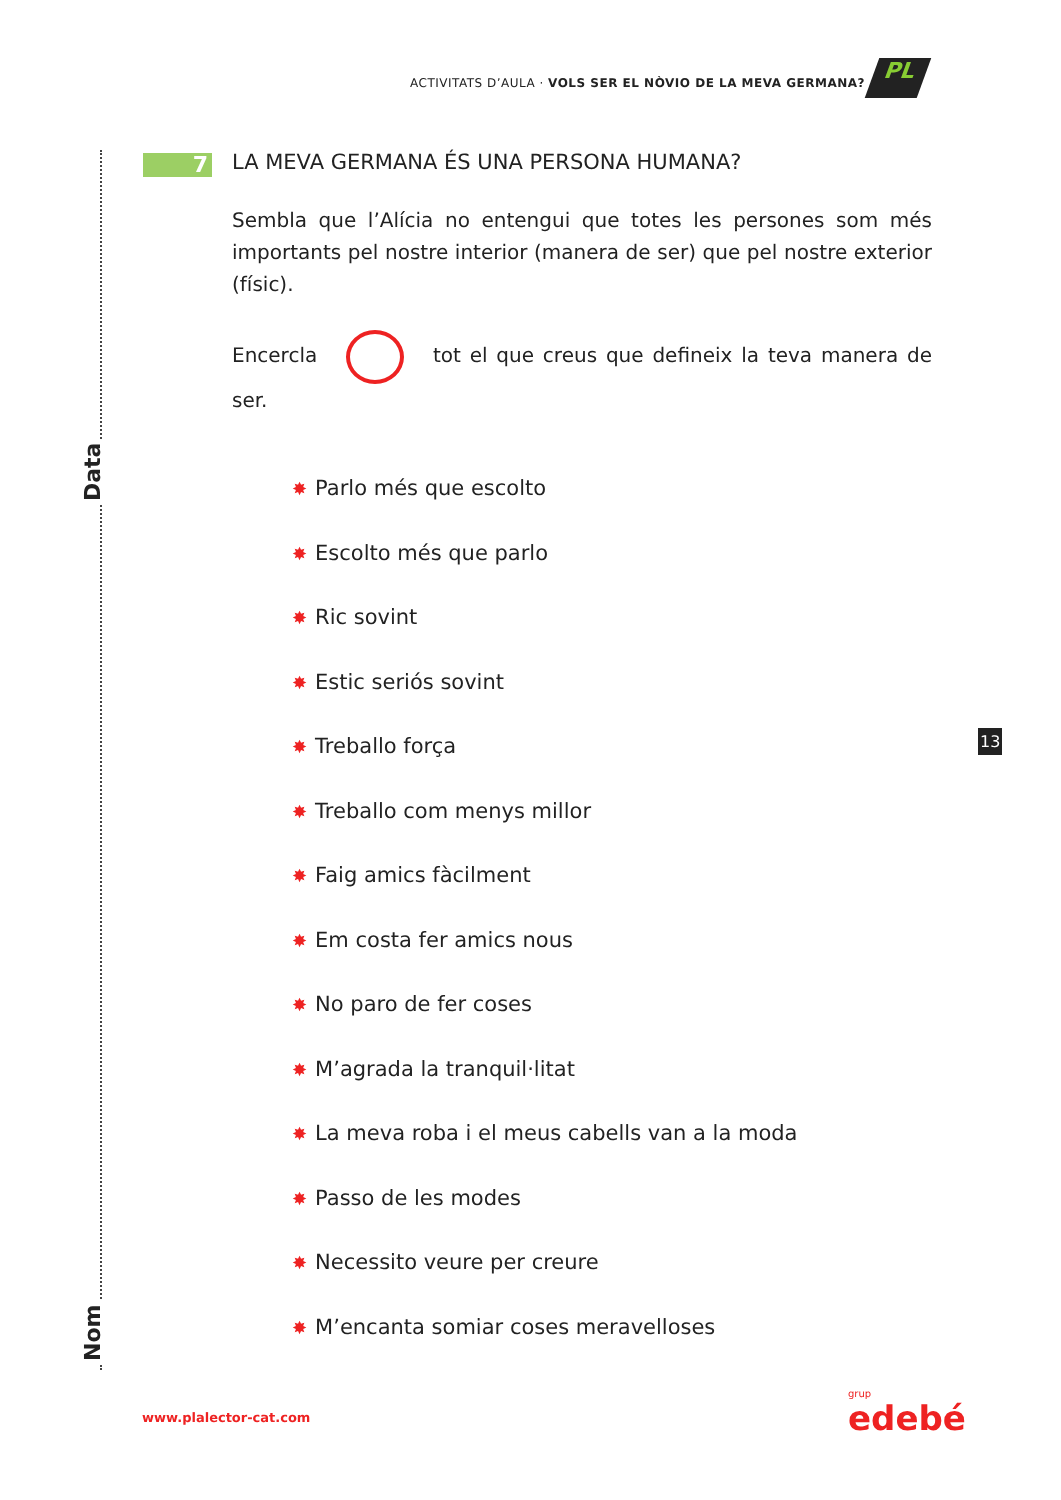ACTIVITATS D’AULA · VOLS SER EL NÒVIO DE LA MEVA GERMANA?
PL
Data
Nom
7
LA MEVA GERMANA ÉS UNA PERSONA HUMANA?
Sembla que l’Alícia no entengui que totes les persones som més importants pel nostre interior (manera de ser) que pel nostre exterior (físic).
Encercla tot el que creus que defineix la teva manera de ser.
✸ Parlo més que escolto
✸ Escolto més que parlo
✸ Ric sovint
✸ Estic seriós sovint
✸ Treballo força
✸ Treballo com menys millor
✸ Faig amics fàcilment
✸ Em costa fer amics nous
✸ No paro de fer coses
✸ M’agrada la tranquil·litat
✸ La meva roba i el meus cabells van a la moda
✸ Passo de les modes
✸ Necessito veure per creure
✸ M’encanta somiar coses meravelloses
13
www.plalector-cat.com grup
edebé